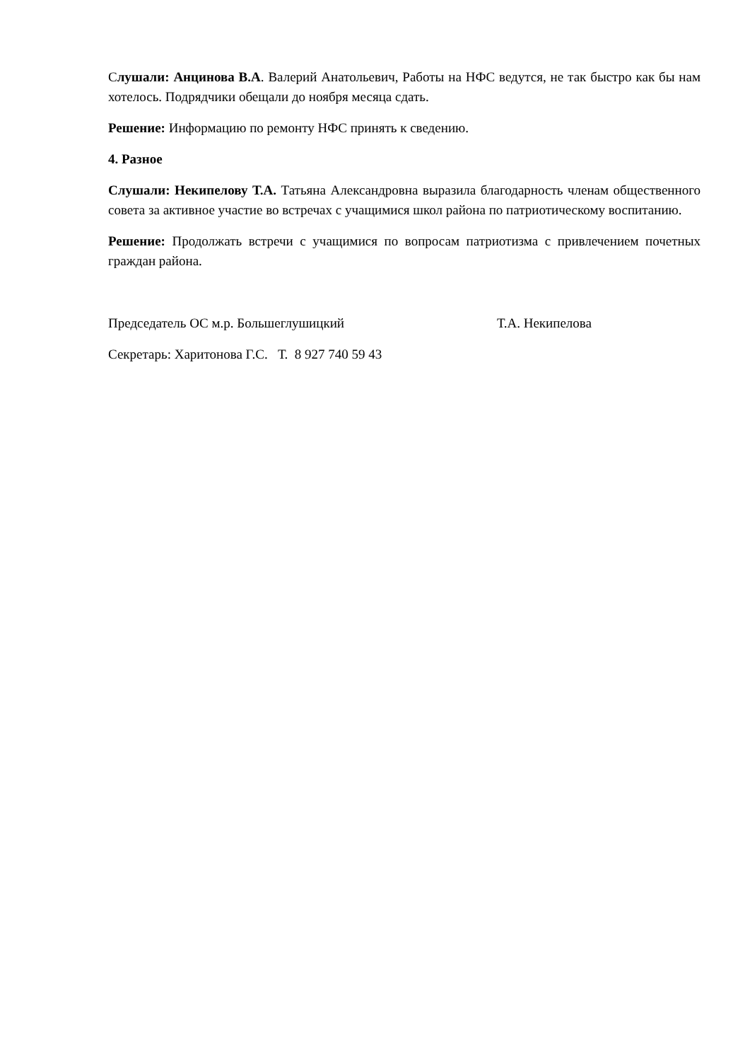Слушали: Анцинова В.А. Валерий Анатольевич, Работы на НФС ведутся, не так быстро как бы нам хотелось. Подрядчики обещали до ноября месяца сдать.
Решение: Информацию по ремонту НФС принять к сведению.
4. Разное
Слушали: Некипелову Т.А. Татьяна Александровна выразила благодарность членам общественного совета за активное участие во встречах с учащимися школ района по патриотическому воспитанию.
Решение: Продолжать встречи с учащимися по вопросам патриотизма с привлечением почетных граждан района.
Председатель ОС м.р. Большеглушицкий Т.А. Некипелова
Секретарь: Харитонова Г.С. Т. 8 927 740 59 43